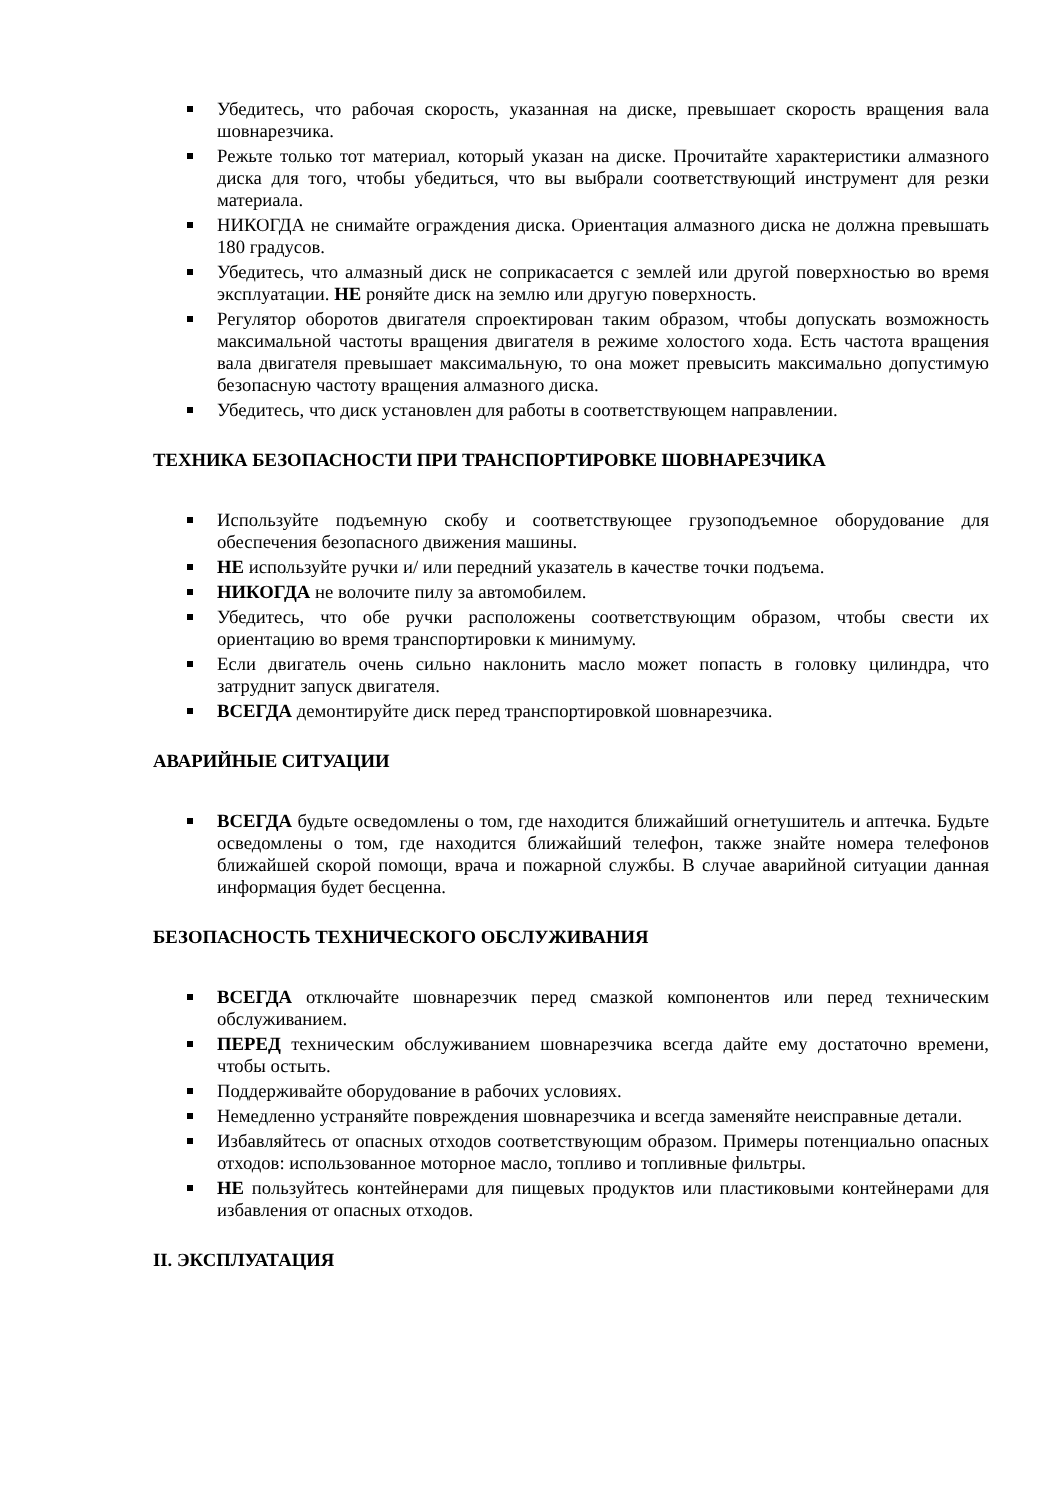Убедитесь, что рабочая скорость, указанная на диске, превышает скорость вращения вала шовнарезчика.
Режьте только тот материал, который указан на диске. Прочитайте характеристики алмазного диска для того, чтобы убедиться, что вы выбрали соответствующий инструмент для резки материала.
НИКОГДА не снимайте ограждения диска. Ориентация алмазного диска не должна превышать 180 градусов.
Убедитесь, что алмазный диск не соприкасается с землей или другой поверхностью во время эксплуатации. НЕ роняйте диск на землю или другую поверхность.
Регулятор оборотов двигателя спроектирован таким образом, чтобы допускать возможность максимальной частоты вращения двигателя в режиме холостого хода. Есть частота вращения вала двигателя превышает максимальную, то она может превысить максимально допустимую безопасную частоту вращения алмазного диска.
Убедитесь, что диск установлен для работы в соответствующем направлении.
ТЕХНИКА БЕЗОПАСНОСТИ ПРИ ТРАНСПОРТИРОВКЕ ШОВНАРЕЗЧИКА
Используйте подъемную скобу и соответствующее грузоподъемное оборудование для обеспечения безопасного движения машины.
НЕ используйте ручки и/ или передний указатель в качестве точки подъема.
НИКОГДА не волочите пилу за автомобилем.
Убедитесь, что обе ручки расположены соответствующим образом, чтобы свести их ориентацию во время транспортировки к минимуму.
Если двигатель очень сильно наклонить масло может попасть в головку цилиндра, что затруднит запуск двигателя.
ВСЕГДА демонтируйте диск перед транспортировкой шовнарезчика.
АВАРИЙНЫЕ СИТУАЦИИ
ВСЕГДА будьте осведомлены о том, где находится ближайший огнетушитель и аптечка. Будьте осведомлены о том, где находится ближайший телефон, также знайте номера телефонов ближайшей скорой помощи, врача и пожарной службы. В случае аварийной ситуации данная информация будет бесценна.
БЕЗОПАСНОСТЬ ТЕХНИЧЕСКОГО ОБСЛУЖИВАНИЯ
ВСЕГДА отключайте шовнарезчик перед смазкой компонентов или перед техническим обслуживанием.
ПЕРЕД техническим обслуживанием шовнарезчика всегда дайте ему достаточно времени, чтобы остыть.
Поддерживайте оборудование в рабочих условиях.
Немедленно устраняйте повреждения шовнарезчика и всегда заменяйте неисправные детали.
Избавляйтесь от опасных отходов соответствующим образом. Примеры потенциально опасных отходов: использованное моторное масло, топливо и топливные фильтры.
НЕ пользуйтесь контейнерами для пищевых продуктов или пластиковыми контейнерами для избавления от опасных отходов.
II. ЭКСПЛУАТАЦИЯ